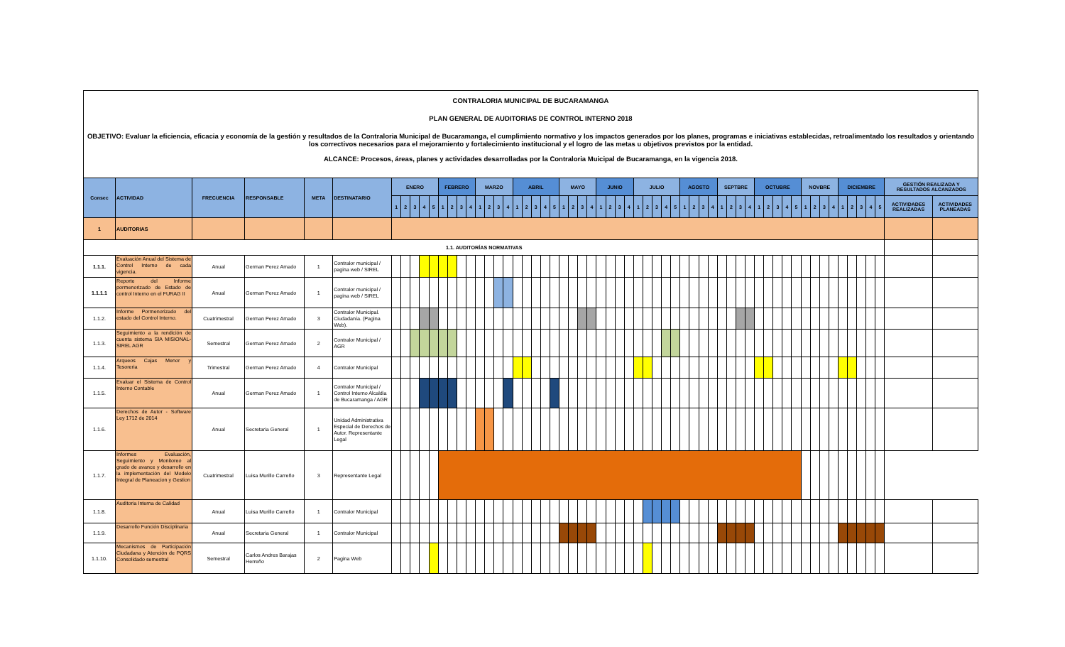CONTRALORIA MUNICIPAL DE BUCARAMANGA
PLAN GENERAL DE AUDITORIAS DE CONTROL INTERNO 2018
OBJETIVO: Evaluar la eficiencia, eficacia y economía de la gestión y resultados de la Contraloria Municipal de Bucaramanga, el cumplimiento normativo y los impactos generados por los planes, programas e iniciativas establecidas, retroalimentado los resultados y orientando los correctivos necesarios para el mejoramiento y fortalecimiento institucional y el logro de las metas u objetivos previstos por la entidad.
ALCANCE: Procesos, áreas, planes y actividades desarrolladas por la Contraloria Muicipal de Bucaramanga, en la vigencia 2018.
| Consec | ACTIVIDAD | FRECUENCIA | RESPONSABLE | META | DESTINATARIO | ENERO | | | | | FEBRERO | | | | MARZO | | | | ABRIL | | | | | MAYO | | | | JUNIO | | | | JULIO | | | | | AGOSTO | | | | SEPTBRE | | | | OCTUBRE | | | | | NOVBRE | | | | DICIEMBRE | | | | | GESTIÓN REALIZADA Y RESULTADOS ALCANZADOS | |
| --- | --- | --- | --- | --- | --- | --- | --- | --- | --- | --- | --- | --- | --- | --- | --- | --- | --- | --- | --- | --- | --- | --- | --- | --- | --- | --- | --- | --- | --- | --- | --- | --- | --- | --- | --- | --- | --- | --- | --- | --- | --- | --- | --- | --- | --- | --- | --- | --- | --- | --- | --- | --- | --- | --- | --- | --- | --- | --- | --- | --- |
| | | | | | | 1 | 2 | 3 | 4 | 5 | 1 | 2 | 3 | 4 | 1 | 2 | 3 | 4 | 1 | 2 | 3 | 4 | 5 | 1 | 2 | 3 | 4 | 1 | 2 | 3 | 4 | 1 | 2 | 3 | 4 | 5 | 1 | 2 | 3 | 4 | 1 | 2 | 3 | 4 | 1 | 2 | 3 | 4 | 5 | 1 | 2 | 3 | 4 | 1 | 2 | 3 | 4 | 5 | ACTIVIDADES REALIZADAS | ACTIVIDADES PLANEADAS |
| 1 | AUDITORIAS | | | | | | | | | | | | | | | | | | | | | | | | | | | | | | | | | | | | | | | | | | | | | | | | | | | | | | | | | | | |
| 1.1. AUDITORÍAS NORMATIVAS | | | | | | | | | | | | | | | | | | | | | | | | | | | | | | | | | | | | | | | | | | | | | | | | | | | | | | | | | | | | |
| 1.1.1. | Evaluación Anual del Sistema de Control Interno de cada vigencia. | Anual | German Perez Amado | 1 | Contralor municipal / pagina web / SIREL | | | | | | | | | | | | | | | | | | | | | | | | | | | | | | | | | | | | | | | | | | | | | | | | | | | | | | | |
| 1.1.1.1 | Reporte del Informe pormenorizado de Estado de control Interno en el FURAG II | Anual | German Perez Amado | 1 | Contralor municipal / pagina web / SIREL | | | | | | | | | | | | | | | | | | | | | | | | | | | | | | | | | | | | | | | | | | | | | | | | | | | | | | | |
| 1.1.2. | Informe Pormenorizado del estado del Control Interno. | Cuatrimestral | German Perez Amado | 3 | Contralor Municipal. Ciudadanía. (Pagina Web). | | | | | | | | | | | | | | | | | | | | | | | | | | | | | | | | | | | | | | | | | | | | | | | | | | | | | | | |
| 1.1.3. | Seguimiento a la rendición de cuenta sistema SIA MISIONAL-SIREL AGR | Semestral | German Perez Amado | 2 | Contralor Municipal / AGR | | | | | | | | | | | | | | | | | | | | | | | | | | | | | | | | | | | | | | | | | | | | | | | | | | | | | | | |
| 1.1.4. | Arqueos Cajas Menor y Tesoreria | Trimestral | German Perez Amado | 4 | Contralor Municipal | | | | | | | | | | | | | | | | | | | | | | | | | | | | | | | | | | | | | | | | | | | | | | | | | | | | | | | |
| 1.1.5. | Evaluar el Sistema de Control Interno Contable | Anual | German Perez Amado | 1 | Contralor Municipal / Control Interno Alcaldia de Bucaramanga / AGR | | | | | | | | | | | | | | | | | | | | | | | | | | | | | | | | | | | | | | | | | | | | | | | | | | | | | | | |
| 1.1.6. | Derechos de Autor - Software Ley 1712 de 2014 | Anual | Secretaria General | 1 | Unidad Administrativa Especial de Derechos de Autor. Representante Legal | | | | | | | | | | | | | | | | | | | | | | | | | | | | | | | | | | | | | | | | | | | | | | | | | | | | | | | |
| 1.1.7. | Informes Evaluación, Seguimiento y Monitoreo al grado de avance y desarrollo en la implementación del Modelo Integral de Planeacion y Gestion | Cuatrimestral | Luisa Murillo Carreño | 3 | Representante Legal | | | | | | | | | | | | | | | | | | | | | | | | | | | | | | | | | | | | | | | | | | | | | | | | | | | | | | | |
| 1.1.8. | Auditoria Interna de Calidad | Anual | Luisa Murillo Carreño | 1 | Contralor Municipal | | | | | | | | | | | | | | | | | | | | | | | | | | | | | | | | | | | | | | | | | | | | | | | | | | | | | | | |
| 1.1.9. | Desarrollo Función Disciplinaria | Anual | Secretaria General | 1 | Contralor Municipal | | | | | | | | | | | | | | | | | | | | | | | | | | | | | | | | | | | | | | | | | | | | | | | | | | | | | | | |
| 1.1.10. | Mecanismos de Participación Ciudadana y Atención de PQRS Consolidado semestral | Semestral | Carlos Andres Barajas Herreño | 2 | Pagina Web | | | | | | | | | | | | | | | | | | | | | | | | | | | | | | | | | | | | | | | | | | | | | | | | | | | | | | | |